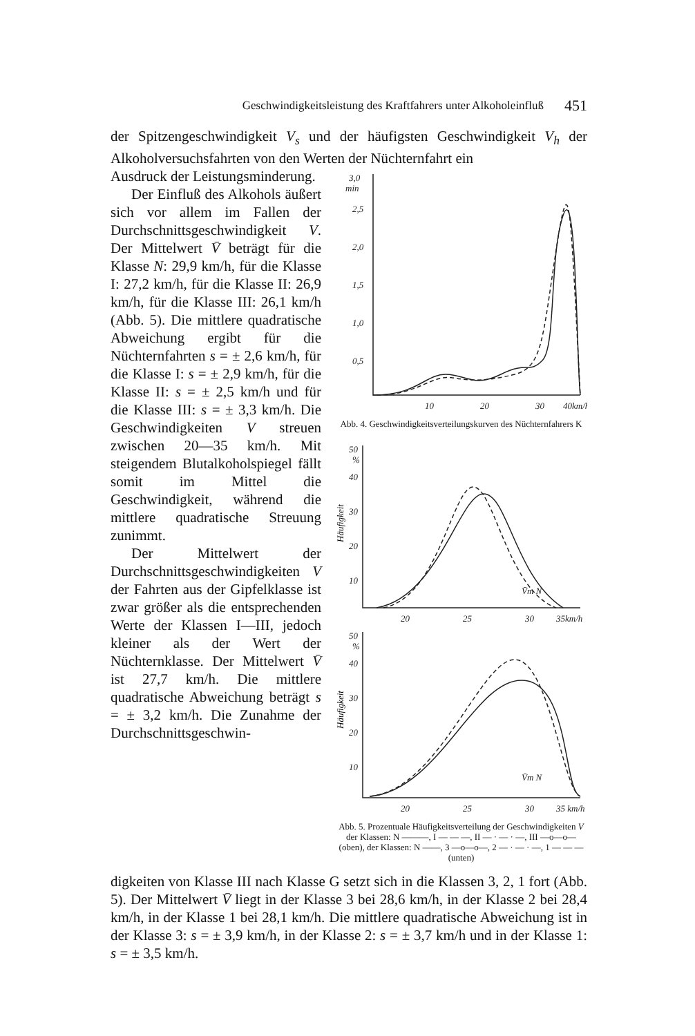Geschwindigkeitsleistung des Kraftfahrers unter Alkoholeinfluß 451
der Spitzengeschwindigkeit V<sub>s</sub> und der häufigsten Geschwindigkeit V<sub>h</sub> der Alkoholversuchsfahrten von den Werten der Nüchternfahrt ein
Ausdruck der Leistungsminderung.
Der Einfluß des Alkohols äußert sich vor allem im Fallen der Durchschnittsgeschwindigkeit V. Der Mittelwert V̄ beträgt für die Klasse N: 29,9 km/h, für die Klasse I: 27,2 km/h, für die Klasse II: 26,9 km/h, für die Klasse III: 26,1 km/h (Abb. 5). Die mittlere quadratische Abweichung ergibt für die Nüchternfahrten s = ± 2,6 km/h, für die Klasse I: s = ± 2,9 km/h, für die Klasse II: s = ± 2,5 km/h und für die Klasse III: s = ± 3,3 km/h. Die Geschwindigkeiten V streuen zwischen 20—35 km/h. Mit steigendem Blutalkoholspiegel fällt somit im Mittel die Geschwindigkeit, während die mittlere quadratische Streuung zunimmt.
Der Mittelwert der Durchschnittsgeschwindigkeiten V der Fahrten aus der Gipfelklasse ist zwar größer als die entsprechenden Werte der Klassen I—III, jedoch kleiner als der Wert der Nüchternklasse. Der Mittelwert V̄ ist 27,7 km/h. Die mittlere quadratische Abweichung beträgt s = ± 3,2 km/h. Die Zunahme der Durchschnittsgeschwin-
3,0
min
2,5
2,0
1,5
1,0
0,5
10
20
30
40km/h
Abb. 4. Geschwindigkeitsverteilungskurven des Nüchternfahrers K
50
%
40
30
20
10
20
25
30
35km/h
V̄m N
Häufigkeit
50
%
40
30
20
10
20
25
30
35 km/h
V̄m N
Häufigkeit
Abb. 5. Prozentuale Häufigkeitsverteilung der Geschwindigkeiten V der Klassen: N ———, I — — —, II — · — · —, III —o—o— (oben), der Klassen: N ——, 3 —o—o—, 2 — · — · —, 1 — — — (unten)
digkeiten von Klasse III nach Klasse G setzt sich in die Klassen 3, 2, 1 fort (Abb. 5). Der Mittelwert V̄ liegt in der Klasse 3 bei 28,6 km/h, in der Klasse 2 bei 28,4 km/h, in der Klasse 1 bei 28,1 km/h. Die mittlere quadratische Abweichung ist in der Klasse 3: s = ± 3,9 km/h, in der Klasse 2: s = ± 3,7 km/h und in der Klasse 1: s = ± 3,5 km/h.